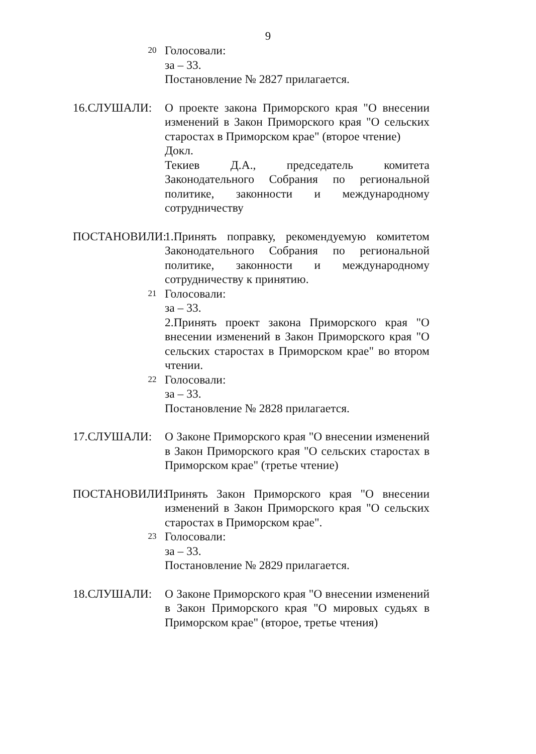9
20
Голосовали:
за – 33.
Постановление № 2827 прилагается.
16.СЛУШАЛИ: О проекте закона Приморского края "О внесении изменений в Закон Приморского края "О сельских старостах в Приморском крае" (второе чтение)
Докл.
Текиев Д.А., председатель комитета Законодательного Собрания по региональной политике, законности и международному сотрудничеству
ПОСТАНОВИЛИ: 1.Принять поправку, рекомендуемую комитетом Законодательного Собрания по региональной политике, законности и международному сотрудничеству к принятию.
21
Голосовали:
за – 33.
2.Принять проект закона Приморского края "О внесении изменений в Закон Приморского края "О сельских старостах в Приморском крае" во втором чтении.
22
Голосовали:
за – 33.
Постановление № 2828 прилагается.
17.СЛУШАЛИ: О Законе Приморского края "О внесении изменений в Закон Приморского края "О сельских старостах в Приморском крае" (третье чтение)
ПОСТАНОВИЛИ: Принять Закон Приморского края "О внесении изменений в Закон Приморского края "О сельских старостах в Приморском крае".
23
Голосовали:
за – 33.
Постановление № 2829 прилагается.
18.СЛУШАЛИ: О Законе Приморского края "О внесении изменений в Закон Приморского края "О мировых судьях в Приморском крае" (второе, третье чтения)